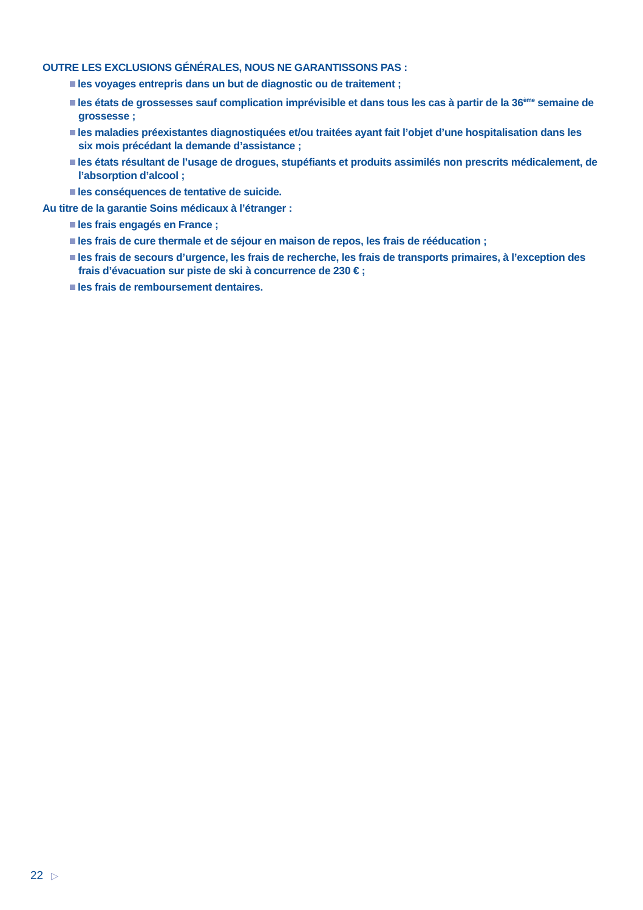OUTRE LES EXCLUSIONS GÉNÉRALES, NOUS NE GARANTISSONS PAS :
les voyages entrepris dans un but de diagnostic ou de traitement ;
les états de grossesses sauf complication imprévisible et dans tous les cas à partir de la 36<sup>ème</sup> semaine de grossesse ;
les maladies préexistantes diagnostiquées et/ou traitées ayant fait l’objet d’une hospitalisation dans les six mois précédant la demande d’assistance ;
les états résultant de l’usage de drogues, stupéfiants et produits assimilés non prescrits médicalement, de l’absorption d’alcool ;
les conséquences de tentative de suicide.
Au titre de la garantie Soins médicaux à l’étranger :
les frais engagés en France ;
les frais de cure thermale et de séjour en maison de repos, les frais de rééducation ;
les frais de secours d’urgence, les frais de recherche, les frais de transports primaires, à l’exception des frais d’évacuation sur piste de ski à concurrence de 230 € ;
les frais de remboursement dentaires.
22 ▷